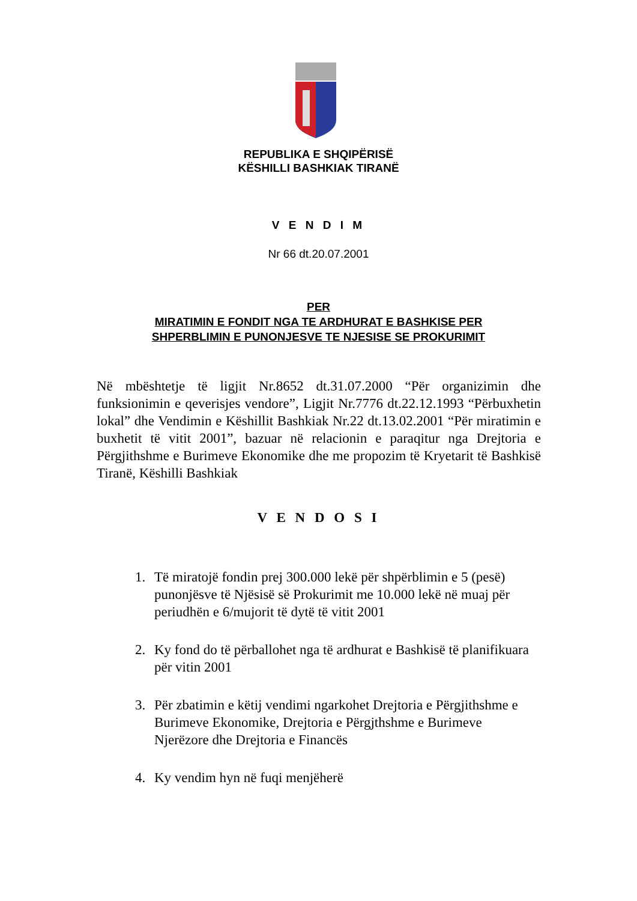REPUBLIKA E SHQIPËRISË
KËSHILLI BASHKIAK TIRANË
V E N D I M
Nr 66 dt.20.07.2001
PER
MIRATIMIN E FONDIT NGA TE ARDHURAT E BASHKISE PER
SHPERBLIMIN E PUNONJESVE TE NJESISE SE PROKURIMIT
Në mbështetje të ligjit Nr.8652 dt.31.07.2000 “Për organizimin dhe funksionimin e qeverisjes vendore”, Ligjit Nr.7776 dt.22.12.1993 “Përbuxhetin lokal” dhe Vendimin e Këshillit Bashkiak Nr.22 dt.13.02.2001 “Për miratimin e buxhetit të vitit 2001”, bazuar në relacionin e paraqitur nga Drejtoria e Përgjithshme e Burimeve Ekonomike dhe me propozim të Kryetarit të Bashkisë Tiranë, Këshilli Bashkiak
V E N D O S I
1. Të miratojë fondin prej 300.000 lekë për shpërblimin e 5 (pesë) punonjësve të Njësisë së Prokurimit me 10.000 lekë në muaj për periudhën e 6/mujorit të dytë të vitit 2001
2. Ky fond do të përballohet nga të ardhurat e Bashkisë të planifikuara për vitin 2001
3. Për zbatimin e këtij vendimi ngarkohet Drejtoria e Përgjithshme e Burimeve Ekonomike, Drejtoria e Përgjthshme e Burimeve Njerëzore dhe Drejtoria e Financës
4. Ky vendim hyn në fuqi menjëherë